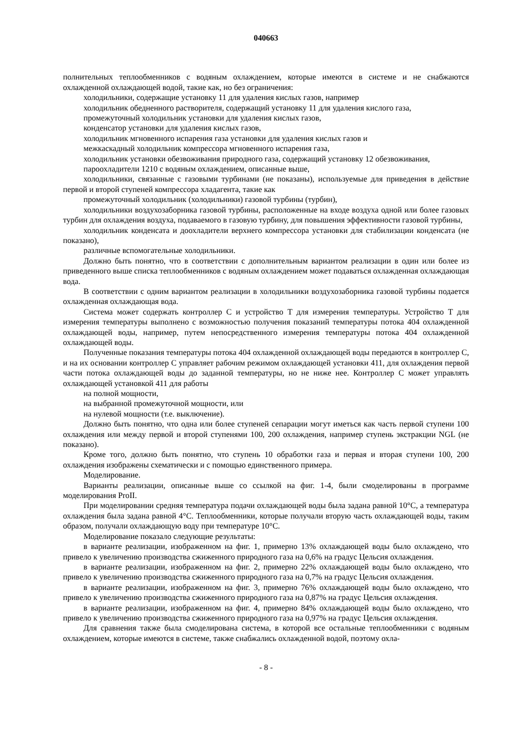040663
полнительных теплообменников с водяным охлаждением, которые имеются в системе и не снабжаются охлажденной охлаждающей водой, такие как, но без ограничения:
холодильники, содержащие установку 11 для удаления кислых газов, например
холодильник обедненного растворителя, содержащий установку 11 для удаления кислого газа,
промежуточный холодильник установки для удаления кислых газов,
конденсатор установки для удаления кислых газов,
холодильник мгновенного испарения газа установки для удаления кислых газов и
межкаскадный холодильник компрессора мгновенного испарения газа,
холодильник установки обезвоживания природного газа, содержащий установку 12 обезвоживания,
пароохладители 1210 с водяным охлаждением, описанные выше,
холодильники, связанные с газовыми турбинами (не показаны), используемые для приведения в действие первой и второй ступеней компрессора хладагента, такие как
промежуточный холодильник (холодильники) газовой турбины (турбин),
холодильники воздухозаборника газовой турбины, расположенные на входе воздуха одной или более газовых турбин для охлаждения воздуха, подаваемого в газовую турбину, для повышения эффективности газовой турбины,
холодильник конденсата и доохладители верхнего компрессора установки для стабилизации конденсата (не показано),
различные вспомогательные холодильники.
Должно быть понятно, что в соответствии с дополнительным вариантом реализации в один или более из приведенного выше списка теплообменников с водяным охлаждением может подаваться охлажденная охлаждающая вода.
В соответствии с одним вариантом реализации в холодильники воздухозаборника газовой турбины подается охлажденная охлаждающая вода.
Система может содержать контроллер C и устройство T для измерения температуры. Устройство T для измерения температуры выполнено с возможностью получения показаний температуры потока 404 охлажденной охлаждающей воды, например, путем непосредственного измерения температуры потока 404 охлажденной охлаждающей воды.
Полученные показания температуры потока 404 охлажденной охлаждающей воды передаются в контроллер C, и на их основании контроллер C управляет рабочим режимом охлаждающей установки 411, для охлаждения первой части потока охлаждающей воды до заданной температуры, но не ниже нее. Контроллер C может управлять охлаждающей установкой 411 для работы
на полной мощности,
на выбранной промежуточной мощности, или
на нулевой мощности (т.е. выключение).
Должно быть понятно, что одна или более ступеней сепарации могут иметься как часть первой ступени 100 охлаждения или между первой и второй ступенями 100, 200 охлаждения, например ступень экстракции NGL (не показано).
Кроме того, должно быть понятно, что ступень 10 обработки газа и первая и вторая ступени 100, 200 охлаждения изображены схематически и с помощью единственного примера.
Моделирование.
Варианты реализации, описанные выше со ссылкой на фиг. 1-4, были смоделированы в программе моделирования ProII.
При моделировании средняя температура подачи охлаждающей воды была задана равной 10°C, а температура охлаждения была задана равной 4°C. Теплообменники, которые получали вторую часть охлаждающей воды, таким образом, получали охлаждающую воду при температуре 10°C.
Моделирование показало следующие результаты:
в варианте реализации, изображенном на фиг. 1, примерно 13% охлаждающей воды было охлаждено, что привело к увеличению производства сжиженного природного газа на 0,6% на градус Цельсия охлаждения.
в варианте реализации, изображенном на фиг. 2, примерно 22% охлаждающей воды было охлаждено, что привело к увеличению производства сжиженного природного газа на 0,7% на градус Цельсия охлаждения.
в варианте реализации, изображенном на фиг. 3, примерно 76% охлаждающей воды было охлаждено, что привело к увеличению производства сжиженного природного газа на 0,87% на градус Цельсия охлаждения.
в варианте реализации, изображенном на фиг. 4, примерно 84% охлаждающей воды было охлаждено, что привело к увеличению производства сжиженного природного газа на 0,97% на градус Цельсия охлаждения.
Для сравнения также была смоделирована система, в которой все остальные теплообменники с водяным охлаждением, которые имеются в системе, также снабжались охлажденной водой, поэтому охла-
- 8 -